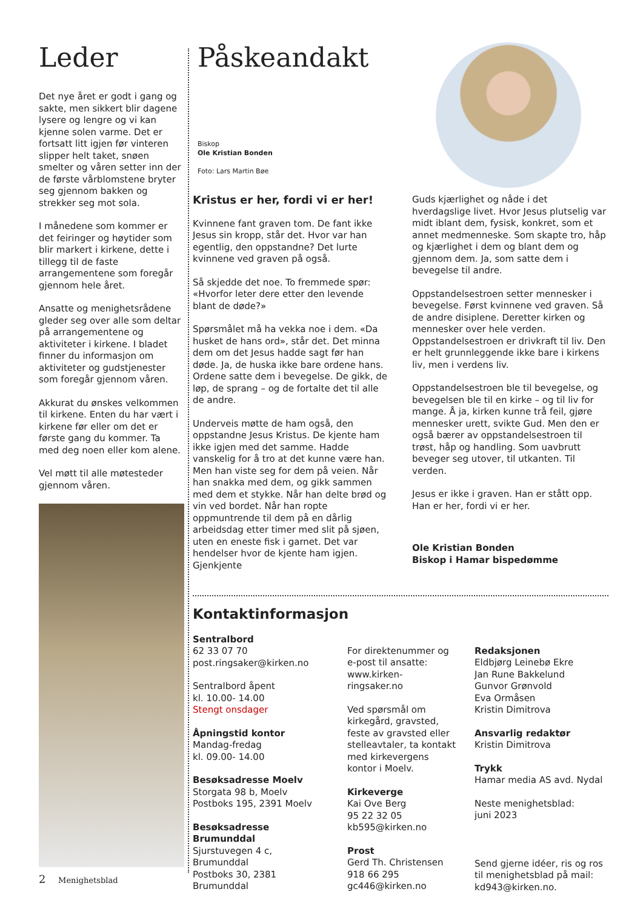Leder
Det nye året er godt i gang og sakte, men sikkert blir dagene lysere og lengre og vi kan kjenne solen varme. Det er fortsatt litt igjen før vinteren slipper helt taket, snøen smelter og våren setter inn der de første vårblomstene bryter seg gjennom bakken og strekker seg mot sola.
I månedene som kommer er det feiringer og høytider som blir markert i kirkene, dette i tillegg til de faste arrangementene som foregår gjennom hele året.
Ansatte og menighetsrådene gleder seg over alle som deltar på arrangementene og aktiviteter i kirkene. I bladet finner du informasjon om aktiviteter og gudstjenester som foregår gjennom våren.
Akkurat du ønskes velkommen til kirkene. Enten du har vært i kirkene før eller om det er første gang du kommer. Ta med deg noen eller kom alene.
Vel møtt til alle møtesteder gjennom våren.
2 Menighetsblad
Påskeandakt
Biskop
Ole Kristian Bonden
Foto: Lars Martin Bøe
Kristus er her, fordi vi er her!
Kvinnene fant graven tom. De fant ikke Jesus sin kropp, står det. Hvor var han egentlig, den oppstandne? Det lurte kvinnene ved graven på også.
Så skjedde det noe. To fremmede spør: «Hvorfor leter dere etter den levende blant de døde?»
Spørsmålet må ha vekka noe i dem. «Da husket de hans ord», står det. Det minna dem om det Jesus hadde sagt før han døde. Ja, de huska ikke bare ordene hans. Ordene satte dem i bevegelse. De gikk, de løp, de sprang – og de fortalte det til alle de andre.
Underveis møtte de ham også, den oppstandne Jesus Kristus. De kjente ham ikke igjen med det samme. Hadde vanskelig for å tro at det kunne være han. Men han viste seg for dem på veien. Når han snakka med dem, og gikk sammen med dem et stykke. Når han delte brød og vin ved bordet. Når han ropte oppmuntrende til dem på en dårlig arbeidsdag etter timer med slit på sjøen, uten en eneste fisk i garnet. Det var hendelser hvor de kjente ham igjen. Gjenkjente
Guds kjærlighet og nåde i det hverdagslige livet. Hvor Jesus plutselig var midt iblant dem, fysisk, konkret, som et annet medmenneske. Som skapte tro, håp og kjærlighet i dem og blant dem og gjennom dem. Ja, som satte dem i bevegelse til andre.
Oppstandelsestroen setter mennesker i bevegelse. Først kvinnene ved graven. Så de andre disiplene. Deretter kirken og mennesker over hele verden. Oppstandelsestroen er drivkraft til liv. Den er helt grunnleggende ikke bare i kirkens liv, men i verdens liv.
Oppstandelsestroen ble til bevegelse, og bevegelsen ble til en kirke – og til liv for mange. Å ja, kirken kunne trå feil, gjøre mennesker urett, svikte Gud. Men den er også bærer av oppstandelsestroen til trøst, håp og handling. Som uavbrutt beveger seg utover, til utkanten. Til verden.
Jesus er ikke i graven. Han er stått opp. Han er her, fordi vi er her.
Ole Kristian Bonden
Biskop i Hamar bispedømme
Kontaktinformasjon
Sentralbord
62 33 07 70
post.ringsaker@kirken.no
Sentralbord åpent
kl. 10.00- 14.00
Stengt onsdager
Åpningstid kontor
Mandag-fredag
kl. 09.00- 14.00
Besøksadresse Moelv
Storgata 98 b, Moelv
Postboks 195, 2391 Moelv
Besøksadresse Brumunddal
Sjurstuvegen 4 c,
Brumunddal
Postboks 30, 2381
Brumunddal
For direktenummer og e-post til ansatte: www.kirken-ringsaker.no
Ved spørsmål om kirkegård, gravsted, feste av gravsted eller stelleavtaler, ta kontakt med kirkevergens kontor i Moelv.
Kirkeverge
Kai Ove Berg
95 22 32 05
kb595@kirken.no
Prost
Gerd Th. Christensen
918 66 295
gc446@kirken.no
Redaksjonen
Eldbjørg Leinebø Ekre
Jan Rune Bakkelund
Gunvor Grønvold
Eva Ormåsen
Kristin Dimitrova
Ansvarlig redaktør
Kristin Dimitrova
Trykk
Hamar media AS avd. Nydal
Neste menighetsblad:
juni 2023
Send gjerne idéer, ris og ros til menighetsblad på mail: kd943@kirken.no.